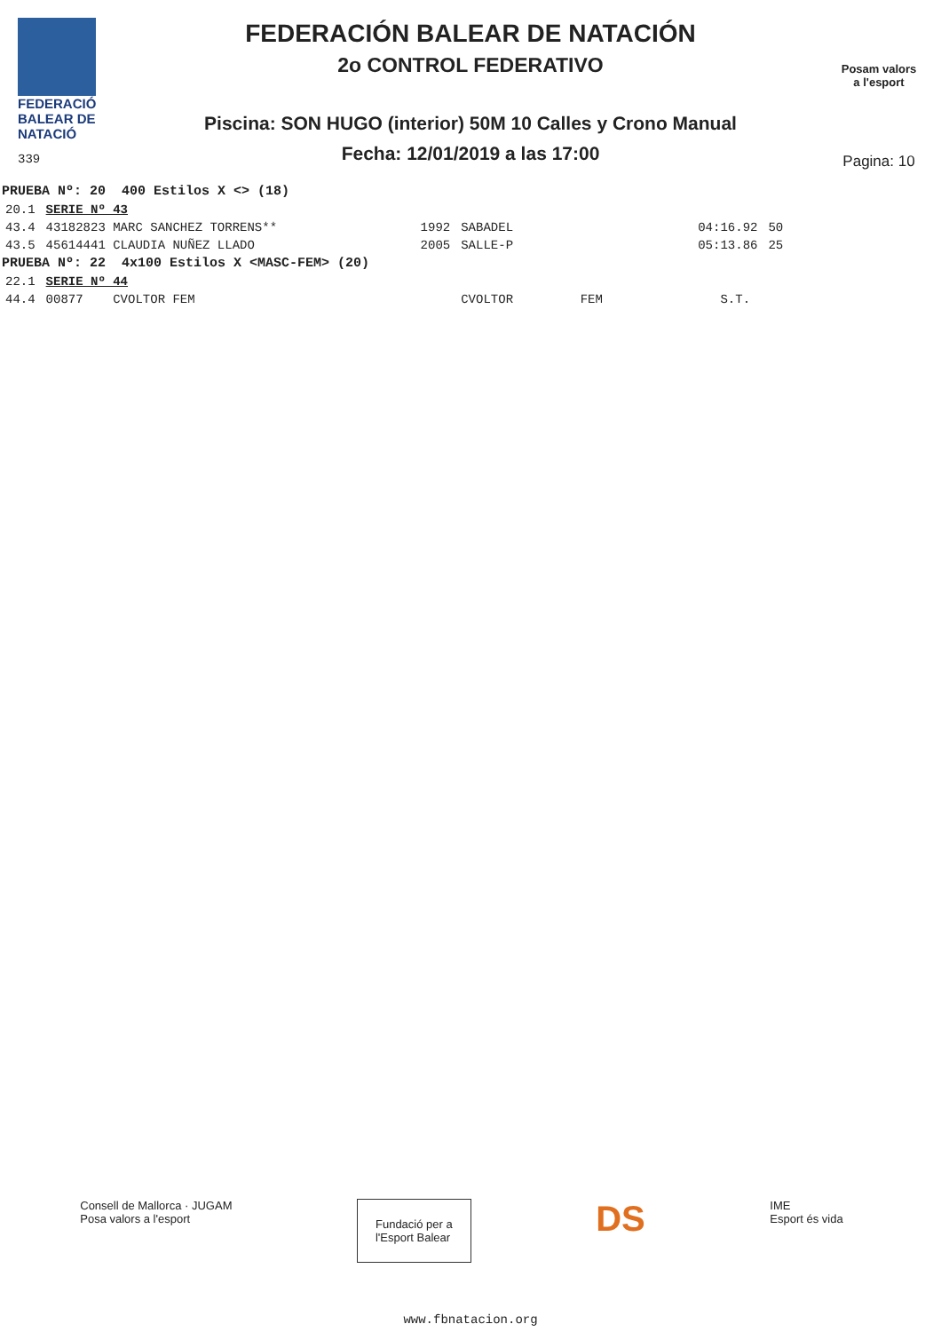FEDERACIÓ
BALEAR DE
NATACIÓ
339
FEDERACIÓN BALEAR DE NATACIÓN
2o CONTROL FEDERATIVO
Piscina: SON HUGO (interior) 50M 10 Calles y Crono Manual
Fecha: 12/01/2019 a las 17:00
Posam valors
a l'esport
Pagina: 10
| PRUEBA Nº: 20 400 Estilos X <> (18) | | | | | |
| 20.1 | SERIE Nº 43 | | | | |
| 43.4 | 43182823 MARC SANCHEZ TORRENS** | 1992 | SABADEL | 04:16.92 | 50 |
| 43.5 | 45614441 CLAUDIA NUÑEZ LLADO | 2005 | SALLE-P | 05:13.86 | 25 |
| PRUEBA Nº: 22 4x100 Estilos X <MASC-FEM> (20) | | | | | |
| 22.1 | SERIE Nº 44 | | | | |
| 44.4 | 00877 CVOLTOR FEM | | CVOLTOR FEM | S.T. | |
Consell de Mallorca · JUGAM
Posa valors a l'esport
Fundació per a
l'Esport Balear
DS
IME
Esport és vida
www.fbnatacion.org